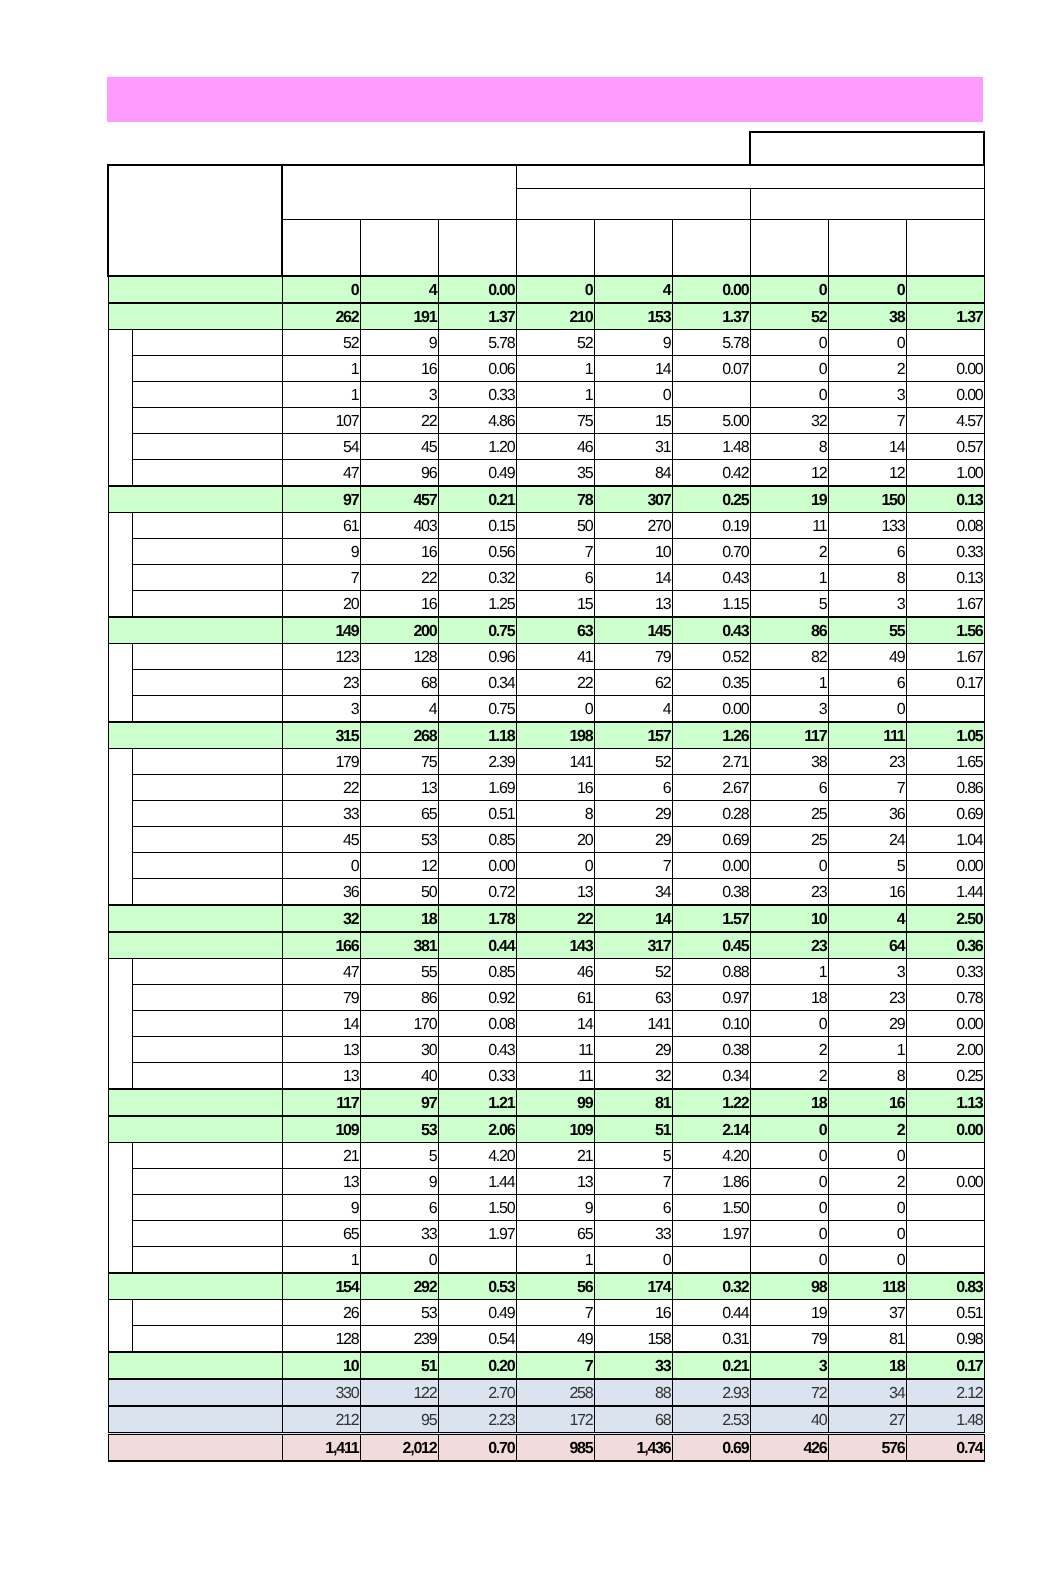| | | 0 | 4 | 0.00 | 0 | 4 | 0.00 | 0 | 0 | |
| | | 262 | 191 | 1.37 | 210 | 153 | 1.37 | 52 | 38 | 1.37 |
| | | 52 | 9 | 5.78 | 52 | 9 | 5.78 | 0 | 0 | |
| | | 1 | 16 | 0.06 | 1 | 14 | 0.07 | 0 | 2 | 0.00 |
| | | 1 | 3 | 0.33 | 1 | 0 | | 0 | 3 | 0.00 |
| | | 107 | 22 | 4.86 | 75 | 15 | 5.00 | 32 | 7 | 4.57 |
| | | 54 | 45 | 1.20 | 46 | 31 | 1.48 | 8 | 14 | 0.57 |
| | | 47 | 96 | 0.49 | 35 | 84 | 0.42 | 12 | 12 | 1.00 |
| | | 97 | 457 | 0.21 | 78 | 307 | 0.25 | 19 | 150 | 0.13 |
| | | 61 | 403 | 0.15 | 50 | 270 | 0.19 | 11 | 133 | 0.08 |
| | | 9 | 16 | 0.56 | 7 | 10 | 0.70 | 2 | 6 | 0.33 |
| | | 7 | 22 | 0.32 | 6 | 14 | 0.43 | 1 | 8 | 0.13 |
| | | 20 | 16 | 1.25 | 15 | 13 | 1.15 | 5 | 3 | 1.67 |
| | | 149 | 200 | 0.75 | 63 | 145 | 0.43 | 86 | 55 | 1.56 |
| | | 123 | 128 | 0.96 | 41 | 79 | 0.52 | 82 | 49 | 1.67 |
| | | 23 | 68 | 0.34 | 22 | 62 | 0.35 | 1 | 6 | 0.17 |
| | | 3 | 4 | 0.75 | 0 | 4 | 0.00 | 3 | 0 | |
| | | 315 | 268 | 1.18 | 198 | 157 | 1.26 | 117 | 111 | 1.05 |
| | | 179 | 75 | 2.39 | 141 | 52 | 2.71 | 38 | 23 | 1.65 |
| | | 22 | 13 | 1.69 | 16 | 6 | 2.67 | 6 | 7 | 0.86 |
| | | 33 | 65 | 0.51 | 8 | 29 | 0.28 | 25 | 36 | 0.69 |
| | | 45 | 53 | 0.85 | 20 | 29 | 0.69 | 25 | 24 | 1.04 |
| | | 0 | 12 | 0.00 | 0 | 7 | 0.00 | 0 | 5 | 0.00 |
| | | 36 | 50 | 0.72 | 13 | 34 | 0.38 | 23 | 16 | 1.44 |
| | | 32 | 18 | 1.78 | 22 | 14 | 1.57 | 10 | 4 | 2.50 |
| | | 166 | 381 | 0.44 | 143 | 317 | 0.45 | 23 | 64 | 0.36 |
| | | 47 | 55 | 0.85 | 46 | 52 | 0.88 | 1 | 3 | 0.33 |
| | | 79 | 86 | 0.92 | 61 | 63 | 0.97 | 18 | 23 | 0.78 |
| | | 14 | 170 | 0.08 | 14 | 141 | 0.10 | 0 | 29 | 0.00 |
| | | 13 | 30 | 0.43 | 11 | 29 | 0.38 | 2 | 1 | 2.00 |
| | | 13 | 40 | 0.33 | 11 | 32 | 0.34 | 2 | 8 | 0.25 |
| | | 117 | 97 | 1.21 | 99 | 81 | 1.22 | 18 | 16 | 1.13 |
| | | 109 | 53 | 2.06 | 109 | 51 | 2.14 | 0 | 2 | 0.00 |
| | | 21 | 5 | 4.20 | 21 | 5 | 4.20 | 0 | 0 | |
| | | 13 | 9 | 1.44 | 13 | 7 | 1.86 | 0 | 2 | 0.00 |
| | | 9 | 6 | 1.50 | 9 | 6 | 1.50 | 0 | 0 | |
| | | 65 | 33 | 1.97 | 65 | 33 | 1.97 | 0 | 0 | |
| | | 1 | 0 | | 1 | 0 | | 0 | 0 | |
| | | 154 | 292 | 0.53 | 56 | 174 | 0.32 | 98 | 118 | 0.83 |
| | | 26 | 53 | 0.49 | 7 | 16 | 0.44 | 19 | 37 | 0.51 |
| | | 128 | 239 | 0.54 | 49 | 158 | 0.31 | 79 | 81 | 0.98 |
| | | 10 | 51 | 0.20 | 7 | 33 | 0.21 | 3 | 18 | 0.17 |
| | | 330 | 122 | 2.70 | 258 | 88 | 2.93 | 72 | 34 | 2.12 |
| | | 212 | 95 | 2.23 | 172 | 68 | 2.53 | 40 | 27 | 1.48 |
| | | 1,411 | 2,012 | 0.70 | 985 | 1,436 | 0.69 | 426 | 576 | 0.74 |